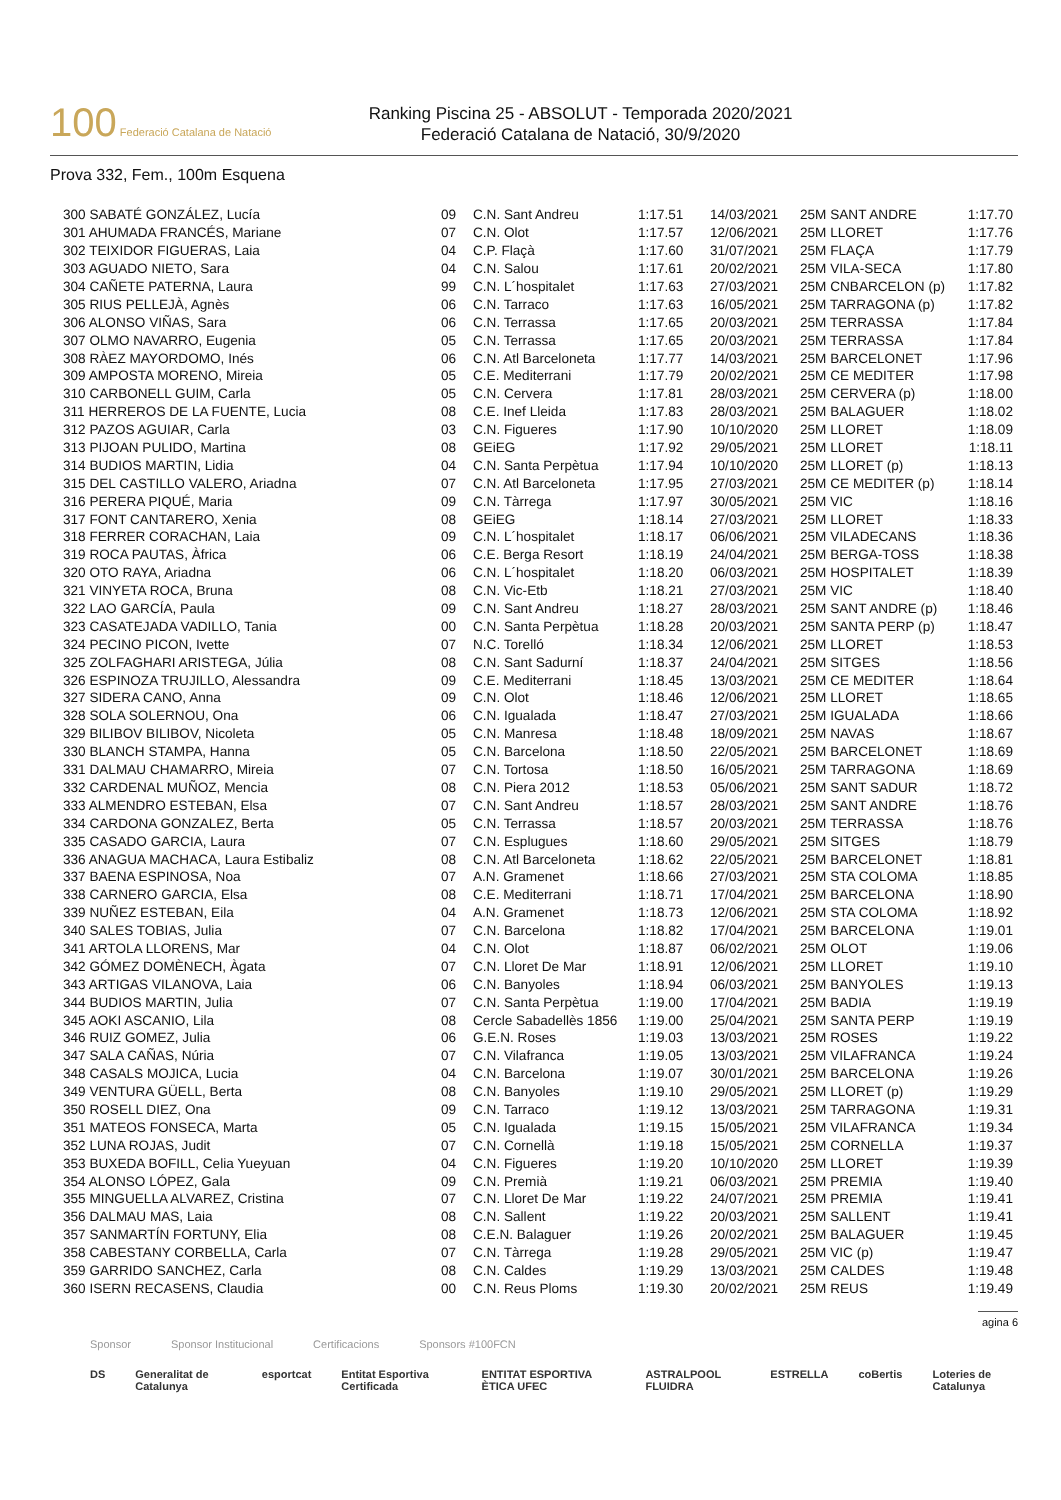100 Federació Catalana de Natació
Ranking Piscina 25 - ABSOLUT - Temporada 2020/2021
Federació Catalana de Natació, 30/9/2020
Prova 332, Fem., 100m Esquena
| 300 SABATÉ GONZÁLEZ, Lucía | 09 | C.N. Sant Andreu | 1:17.51 | 14/03/2021 | 25M SANT ANDRE | 1:17.70 |
| 301 AHUMADA FRANCÉS, Mariane | 07 | C.N. Olot | 1:17.57 | 12/06/2021 | 25M LLORET | 1:17.76 |
| 302 TEIXIDOR FIGUERAS, Laia | 04 | C.P. Flaçà | 1:17.60 | 31/07/2021 | 25M FLAÇA | 1:17.79 |
| 303 AGUADO NIETO, Sara | 04 | C.N. Salou | 1:17.61 | 20/02/2021 | 25M VILA-SECA | 1:17.80 |
| 304 CAÑETE PATERNA, Laura | 99 | C.N. L´hospitalet | 1:17.63 | 27/03/2021 | 25M CNBARCELON (p) | 1:17.82 |
| 305 RIUS PELLEJÀ, Agnès | 06 | C.N. Tarraco | 1:17.63 | 16/05/2021 | 25M TARRAGONA (p) | 1:17.82 |
| 306 ALONSO VIÑAS, Sara | 06 | C.N. Terrassa | 1:17.65 | 20/03/2021 | 25M TERRASSA | 1:17.84 |
| 307 OLMO NAVARRO, Eugenia | 05 | C.N. Terrassa | 1:17.65 | 20/03/2021 | 25M TERRASSA | 1:17.84 |
| 308 RÀEZ MAYORDOMO, Inés | 06 | C.N. Atl Barceloneta | 1:17.77 | 14/03/2021 | 25M BARCELONET | 1:17.96 |
| 309 AMPOSTA MORENO, Mireia | 05 | C.E. Mediterrani | 1:17.79 | 20/02/2021 | 25M CE MEDITER | 1:17.98 |
| 310 CARBONELL GUIM, Carla | 05 | C.N. Cervera | 1:17.81 | 28/03/2021 | 25M CERVERA (p) | 1:18.00 |
| 311 HERREROS DE LA FUENTE, Lucia | 08 | C.E. Inef Lleida | 1:17.83 | 28/03/2021 | 25M BALAGUER | 1:18.02 |
| 312 PAZOS AGUIAR, Carla | 03 | C.N. Figueres | 1:17.90 | 10/10/2020 | 25M LLORET | 1:18.09 |
| 313 PIJOAN PULIDO, Martina | 08 | GEiEG | 1:17.92 | 29/05/2021 | 25M LLORET | 1:18.11 |
| 314 BUDIOS MARTIN, Lidia | 04 | C.N. Santa Perpètua | 1:17.94 | 10/10/2020 | 25M LLORET (p) | 1:18.13 |
| 315 DEL CASTILLO VALERO, Ariadna | 07 | C.N. Atl Barceloneta | 1:17.95 | 27/03/2021 | 25M CE MEDITER (p) | 1:18.14 |
| 316 PERERA PIQUÉ, Maria | 09 | C.N. Tàrrega | 1:17.97 | 30/05/2021 | 25M VIC | 1:18.16 |
| 317 FONT CANTARERO, Xenia | 08 | GEiEG | 1:18.14 | 27/03/2021 | 25M LLORET | 1:18.33 |
| 318 FERRER CORACHAN, Laia | 09 | C.N. L´hospitalet | 1:18.17 | 06/06/2021 | 25M VILADECANS | 1:18.36 |
| 319 ROCA PAUTAS, Àfrica | 06 | C.E. Berga Resort | 1:18.19 | 24/04/2021 | 25M BERGA-TOSS | 1:18.38 |
| 320 OTO RAYA, Ariadna | 06 | C.N. L´hospitalet | 1:18.20 | 06/03/2021 | 25M HOSPITALET | 1:18.39 |
| 321 VINYETA ROCA, Bruna | 08 | C.N. Vic-Etb | 1:18.21 | 27/03/2021 | 25M VIC | 1:18.40 |
| 322 LAO GARCÍA, Paula | 09 | C.N. Sant Andreu | 1:18.27 | 28/03/2021 | 25M SANT ANDRE (p) | 1:18.46 |
| 323 CASATEJADA VADILLO, Tania | 00 | C.N. Santa Perpètua | 1:18.28 | 20/03/2021 | 25M SANTA PERP (p) | 1:18.47 |
| 324 PECINO PICON, Ivette | 07 | N.C. Torelló | 1:18.34 | 12/06/2021 | 25M LLORET | 1:18.53 |
| 325 ZOLFAGHARI ARISTEGA, Júlia | 08 | C.N. Sant Sadurní | 1:18.37 | 24/04/2021 | 25M SITGES | 1:18.56 |
| 326 ESPINOZA TRUJILLO, Alessandra | 09 | C.E. Mediterrani | 1:18.45 | 13/03/2021 | 25M CE MEDITER | 1:18.64 |
| 327 SIDERA CANO, Anna | 09 | C.N. Olot | 1:18.46 | 12/06/2021 | 25M LLORET | 1:18.65 |
| 328 SOLA SOLERNOU, Ona | 06 | C.N. Igualada | 1:18.47 | 27/03/2021 | 25M IGUALADA | 1:18.66 |
| 329 BILIBOV BILIBOV, Nicoleta | 05 | C.N. Manresa | 1:18.48 | 18/09/2021 | 25M NAVAS | 1:18.67 |
| 330 BLANCH STAMPA, Hanna | 05 | C.N. Barcelona | 1:18.50 | 22/05/2021 | 25M BARCELONET | 1:18.69 |
| 331 DALMAU CHAMARRO, Mireia | 07 | C.N. Tortosa | 1:18.50 | 16/05/2021 | 25M TARRAGONA | 1:18.69 |
| 332 CARDENAL MUÑOZ, Mencia | 08 | C.N. Piera 2012 | 1:18.53 | 05/06/2021 | 25M SANT SADUR | 1:18.72 |
| 333 ALMENDRO ESTEBAN, Elsa | 07 | C.N. Sant Andreu | 1:18.57 | 28/03/2021 | 25M SANT ANDRE | 1:18.76 |
| 334 CARDONA GONZALEZ, Berta | 05 | C.N. Terrassa | 1:18.57 | 20/03/2021 | 25M TERRASSA | 1:18.76 |
| 335 CASADO GARCIA, Laura | 07 | C.N. Esplugues | 1:18.60 | 29/05/2021 | 25M SITGES | 1:18.79 |
| 336 ANAGUA MACHACA, Laura Estibaliz | 08 | C.N. Atl Barceloneta | 1:18.62 | 22/05/2021 | 25M BARCELONET | 1:18.81 |
| 337 BAENA ESPINOSA, Noa | 07 | A.N. Gramenet | 1:18.66 | 27/03/2021 | 25M STA COLOMA | 1:18.85 |
| 338 CARNERO GARCIA, Elsa | 08 | C.E. Mediterrani | 1:18.71 | 17/04/2021 | 25M BARCELONA | 1:18.90 |
| 339 NUÑEZ ESTEBAN, Eila | 04 | A.N. Gramenet | 1:18.73 | 12/06/2021 | 25M STA COLOMA | 1:18.92 |
| 340 SALES TOBIAS, Julia | 07 | C.N. Barcelona | 1:18.82 | 17/04/2021 | 25M BARCELONA | 1:19.01 |
| 341 ARTOLA LLORENS, Mar | 04 | C.N. Olot | 1:18.87 | 06/02/2021 | 25M OLOT | 1:19.06 |
| 342 GÓMEZ DOMÈNECH, Àgata | 07 | C.N. Lloret De Mar | 1:18.91 | 12/06/2021 | 25M LLORET | 1:19.10 |
| 343 ARTIGAS VILANOVA, Laia | 06 | C.N. Banyoles | 1:18.94 | 06/03/2021 | 25M BANYOLES | 1:19.13 |
| 344 BUDIOS MARTIN, Julia | 07 | C.N. Santa Perpètua | 1:19.00 | 17/04/2021 | 25M BADIA | 1:19.19 |
| 345 AOKI ASCANIO, Lila | 08 | Cercle Sabadellès 1856 | 1:19.00 | 25/04/2021 | 25M SANTA PERP | 1:19.19 |
| 346 RUIZ GOMEZ, Julia | 06 | G.E.N. Roses | 1:19.03 | 13/03/2021 | 25M ROSES | 1:19.22 |
| 347 SALA CAÑAS, Núria | 07 | C.N. Vilafranca | 1:19.05 | 13/03/2021 | 25M VILAFRANCA | 1:19.24 |
| 348 CASALS MOJICA, Lucia | 04 | C.N. Barcelona | 1:19.07 | 30/01/2021 | 25M BARCELONA | 1:19.26 |
| 349 VENTURA GÜELL, Berta | 08 | C.N. Banyoles | 1:19.10 | 29/05/2021 | 25M LLORET (p) | 1:19.29 |
| 350 ROSELL DIEZ, Ona | 09 | C.N. Tarraco | 1:19.12 | 13/03/2021 | 25M TARRAGONA | 1:19.31 |
| 351 MATEOS FONSECA, Marta | 05 | C.N. Igualada | 1:19.15 | 15/05/2021 | 25M VILAFRANCA | 1:19.34 |
| 352 LUNA ROJAS, Judit | 07 | C.N. Cornellà | 1:19.18 | 15/05/2021 | 25M CORNELLA | 1:19.37 |
| 353 BUXEDA BOFILL, Celia Yueyuan | 04 | C.N. Figueres | 1:19.20 | 10/10/2020 | 25M LLORET | 1:19.39 |
| 354 ALONSO LÓPEZ, Gala | 09 | C.N. Premià | 1:19.21 | 06/03/2021 | 25M PREMIA | 1:19.40 |
| 355 MINGUELLA ALVAREZ, Cristina | 07 | C.N. Lloret De Mar | 1:19.22 | 24/07/2021 | 25M PREMIA | 1:19.41 |
| 356 DALMAU MAS, Laia | 08 | C.N. Sallent | 1:19.22 | 20/03/2021 | 25M SALLENT | 1:19.41 |
| 357 SANMARTÍN FORTUNY, Elia | 08 | C.E.N. Balaguer | 1:19.26 | 20/02/2021 | 25M BALAGUER | 1:19.45 |
| 358 CABESTANY CORBELLA, Carla | 07 | C.N. Tàrrega | 1:19.28 | 29/05/2021 | 25M VIC (p) | 1:19.47 |
| 359 GARRIDO SANCHEZ, Carla | 08 | C.N. Caldes | 1:19.29 | 13/03/2021 | 25M CALDES | 1:19.48 |
| 360 ISERN RECASENS, Claudia | 00 | C.N. Reus Ploms | 1:19.30 | 20/02/2021 | 25M REUS | 1:19.49 |
agina 6
Sponsor Sponsor Institucional Certificacions Sponsors #100FCN
DS Generalitat de Catalunya esportcat Entitat Esportiva Certificada ENTITAT ESPORTIVA ÈTICA UFEC ASTRALPOOL FLUIDRA ESTRELLA coBertis Loteries de Catalunya